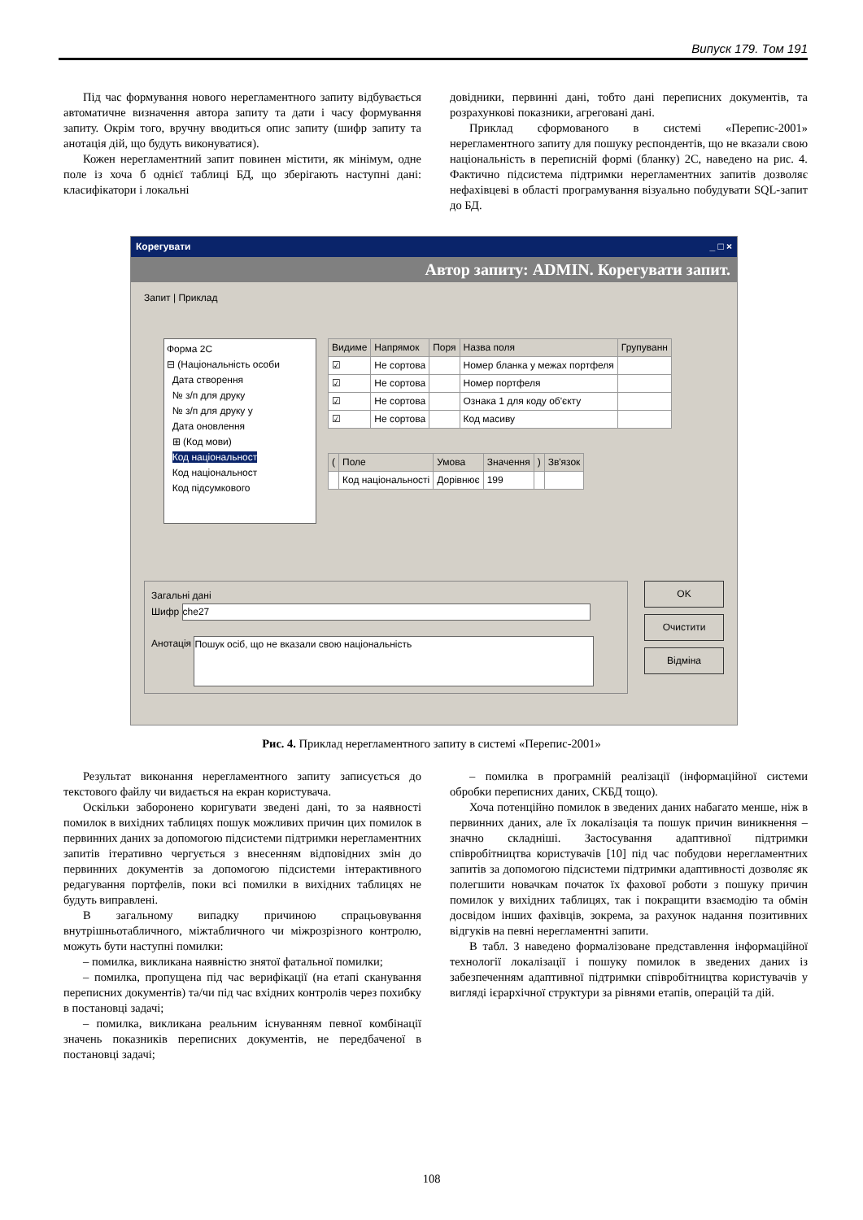Випуск 179. Том 191
Під час формування нового нерегламентного запиту відбувається автоматичне визначення автора запиту та дати і часу формування запиту. Окрім того, вручну вводиться опис запиту (шифр запиту та анотація дій, що будуть виконуватися).
Кожен нерегламентний запит повинен містити, як мінімум, одне поле із хоча б однієї таблиці БД, що зберігають наступні дані: класифікатори і локальні
довідники, первинні дані, тобто дані переписних документів, та розрахункові показники, агреговані дані.
Приклад сформованого в системі «Перепис-2001» нерегламентного запиту для пошуку респондентів, що не вказали свою національність в переписній формі (бланку) 2С, наведено на рис. 4. Фактично підсистема підтримки нерегламентних запитів дозволяє нефахівцеві в області програмування візуально побудувати SQL-запит до БД.
Корегувати _ □ ×
Автор запиту: ADMIN. Корегувати запит.
Запит | Приклад
Форма 2С
⊟ (Національність особи
Дата створення
№ з/п для друку
№ з/п для друку у
Дата оновлення
⊞ (Код мови)
Код національност
Код національност
Код підсумкового
| Видиме | Напрямок | Поря | Назва поля | Групуванн |
| --- | --- | --- | --- | --- |
| ☑ | Не сортова | | Номер бланка у межах портфеля | |
| ☑ | Не сортова | | Номер портфеля | |
| ☑ | Не сортова | | Ознака 1 для коду об'єкту | |
| ☑ | Не сортова | | Код масиву | |
| ( | Поле | Умова | Значення | ) | Зв'язок |
| --- | --- | --- | --- | --- | --- |
| | Код національності | Дорівнює | 199 | | |
Загальні дані
Шифр che27
Анотація Пошук осіб, що не вказали свою національність
OK
Очистити
Відміна
Рис. 4. Приклад нерегламентного запиту в системі «Перепис-2001»
Результат виконання нерегламентного запиту записується до текстового файлу чи видається на екран користувача.
Оскільки заборонено коригувати зведені дані, то за наявності помилок в вихідних таблицях пошук можливих причин цих помилок в первинних даних за допомогою підсистеми підтримки нерегламентних запитів ітеративно чергується з внесенням відповідних змін до первинних документів за допомогою підсистеми інтерактивного редагування портфелів, поки всі помилки в вихідних таблицях не будуть виправлені.
В загальному випадку причиною спрацьовування внутрішньотабличного, міжтабличного чи міжрозрізного контролю, можуть бути наступні помилки:
– помилка, викликана наявністю знятої фатальної помилки;
– помилка, пропущена під час верифікації (на етапі сканування переписних документів) та/чи під час вхідних контролів через похибку в постановці задачі;
– помилка, викликана реальним існуванням певної комбінації значень показників переписних документів, не передбаченої в постановці задачі;
– помилка в програмній реалізації (інформаційної системи обробки переписних даних, СКБД тощо).
Хоча потенційно помилок в зведених даних набагато менше, ніж в первинних даних, але їх локалізація та пошук причин виникнення – значно складніші. Застосування адаптивної підтримки співробітництва користувачів [10] під час побудови нерегламентних запитів за допомогою підсистеми підтримки адаптивності дозволяє як полегшити новачкам початок їх фахової роботи з пошуку причин помилок у вихідних таблицях, так і покращити взаємодію та обмін досвідом інших фахівців, зокрема, за рахунок надання позитивних відгуків на певні нерегламентні запити.
В табл. 3 наведено формалізоване представлення інформаційної технології локалізації і пошуку помилок в зведених даних із забезпеченням адаптивної підтримки співробітництва користувачів у вигляді ієрархічної структури за рівнями етапів, операцій та дій.
108